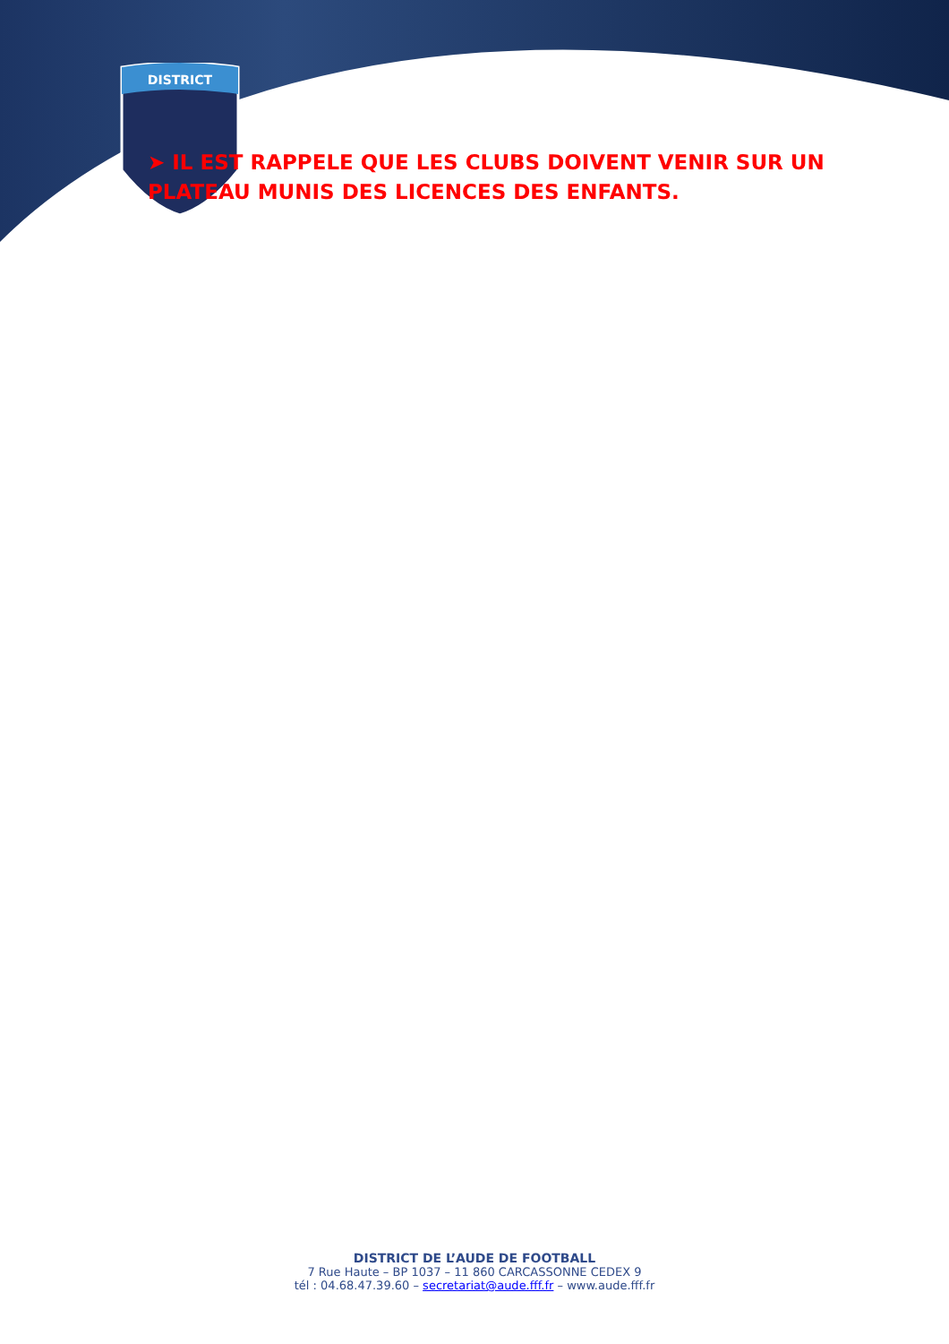DISTRICT
➤ IL EST RAPPELE QUE LES CLUBS DOIVENT VENIR SUR UN PLATEAU MUNIS DES LICENCES DES ENFANTS.
DISTRICT DE L’AUDE DE FOOTBALL
7 Rue Haute – BP 1037 – 11 860 CARCASSONNE CEDEX 9
tél : 04.68.47.39.60 – secretariat@aude.fff.fr – www.aude.fff.fr